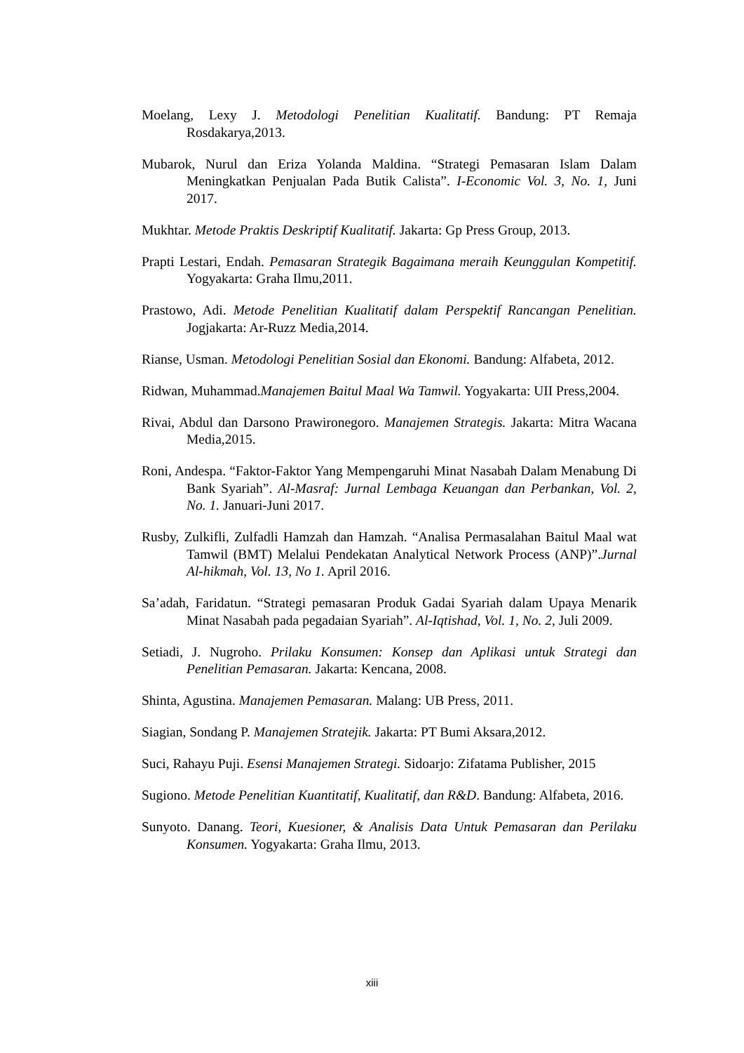Moelang, Lexy J. Metodologi Penelitian Kualitatif. Bandung: PT Remaja Rosdakarya,2013.
Mubarok, Nurul dan Eriza Yolanda Maldina. “Strategi Pemasaran Islam Dalam Meningkatkan Penjualan Pada Butik Calista”. I-Economic Vol. 3, No. 1, Juni 2017.
Mukhtar. Metode Praktis Deskriptif Kualitatif. Jakarta: Gp Press Group, 2013.
Prapti Lestari, Endah. Pemasaran Strategik Bagaimana meraih Keunggulan Kompetitif. Yogyakarta: Graha Ilmu,2011.
Prastowo, Adi. Metode Penelitian Kualitatif dalam Perspektif Rancangan Penelitian. Jogjakarta: Ar-Ruzz Media,2014.
Rianse, Usman. Metodologi Penelitian Sosial dan Ekonomi. Bandung: Alfabeta, 2012.
Ridwan, Muhammad.Manajemen Baitul Maal Wa Tamwil. Yogyakarta: UII Press,2004.
Rivai, Abdul dan Darsono Prawironegoro. Manajemen Strategis. Jakarta: Mitra Wacana Media,2015.
Roni, Andespa. “Faktor-Faktor Yang Mempengaruhi Minat Nasabah Dalam Menabung Di Bank Syariah”. Al-Masraf: Jurnal Lembaga Keuangan dan Perbankan, Vol. 2, No. 1. Januari-Juni 2017.
Rusby, Zulkifli, Zulfadli Hamzah dan Hamzah. “Analisa Permasalahan Baitul Maal wat Tamwil (BMT) Melalui Pendekatan Analytical Network Process (ANP)”.Jurnal Al-hikmah, Vol. 13, No 1. April 2016.
Sa’adah, Faridatun. “Strategi pemasaran Produk Gadai Syariah dalam Upaya Menarik Minat Nasabah pada pegadaian Syariah”. Al-Iqtishad, Vol. 1, No. 2, Juli 2009.
Setiadi, J. Nugroho. Prilaku Konsumen: Konsep dan Aplikasi untuk Strategi dan Penelitian Pemasaran. Jakarta: Kencana, 2008.
Shinta, Agustina. Manajemen Pemasaran. Malang: UB Press, 2011.
Siagian, Sondang P. Manajemen Stratejik. Jakarta: PT Bumi Aksara,2012.
Suci, Rahayu Puji. Esensi Manajemen Strategi. Sidoarjo: Zifatama Publisher, 2015
Sugiono. Metode Penelitian Kuantitatif, Kualitatif, dan R&D. Bandung: Alfabeta, 2016.
Sunyoto. Danang. Teori, Kuesioner, & Analisis Data Untuk Pemasaran dan Perilaku Konsumen. Yogyakarta: Graha Ilmu, 2013.
xiii